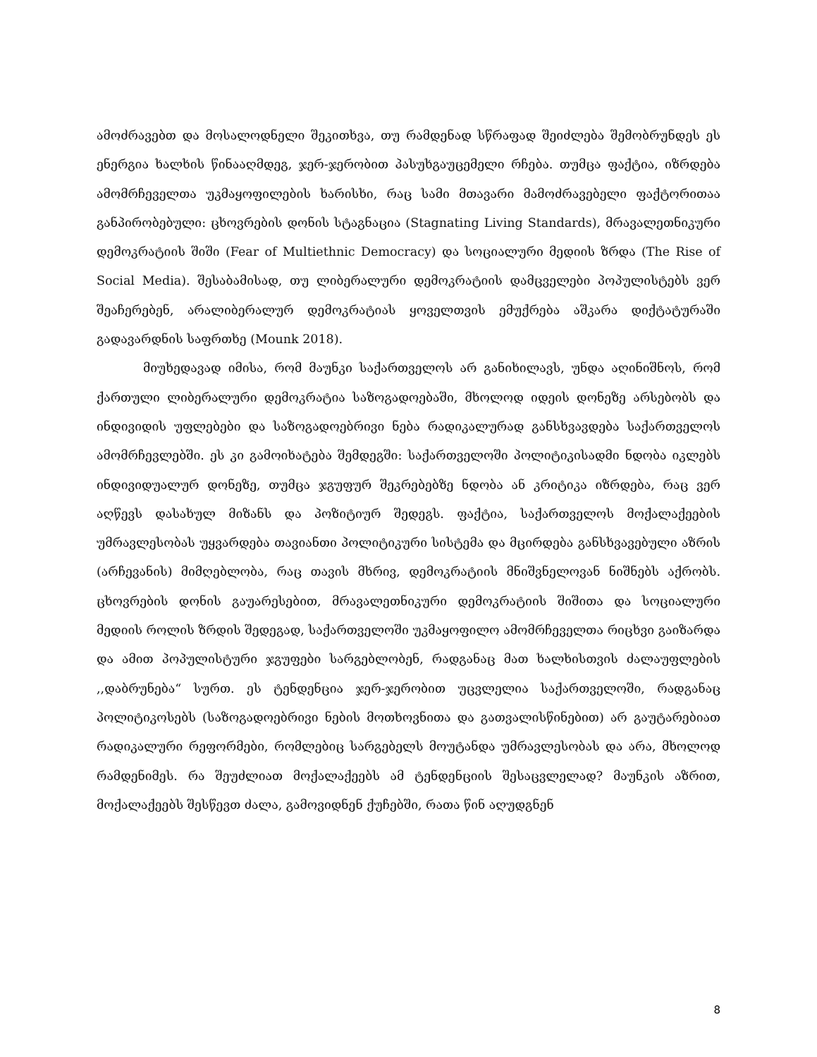ამოძრავებთ და მოსალოდნელი შეკითხვა, თუ რამდენად სწრაფად შეიძლება შემობრუნდეს ეს ენერგია ხალხის წინააღმდეგ, ჯერ-ჯერობით პასუხგაუცემელი რჩება. თუმცა ფაქტია, იზრდება ამომრჩეველთა უკმაყოფილების ხარისხი, რაც სამი მთავარი მამოძრავებელი ფაქტორითაა განპირობებული: ცხოვრების დონის სტაგნაცია (Stagnating Living Standards), მრავალეთნიკური დემოკრატიის შიში (Fear of Multiethnic Democracy) და სოციალური მედიის ზრდა (The Rise of Social Media). შესაბამისად, თუ ლიბერალური დემოკრატიის დამცველები პოპულისტებს ვერ შეაჩერებენ, არალიბერალურ დემოკრატიას ყოველთვის ემუქრება აშკარა დიქტატურაში გადავარდნის საფრთხე (Mounk 2018).
მიუხედავად იმისა, რომ მაუნკი საქართველოს არ განიხილავს, უნდა აღინიშნოს, რომ ქართული ლიბერალური დემოკრატია საზოგადოებაში, მხოლოდ იდეის დონეზე არსებობს და ინდივიდის უფლებები და საზოგადოებრივი ნება რადიკალურად განსხვავდება საქართველოს ამომრჩევლებში. ეს კი გამოიხატება შემდეგში: საქართველოში პოლიტიკისადმი ნდობა იკლებს ინდივიდუალურ დონეზე, თუმცა ჯგუფურ შეკრებებზე ნდობა ან კრიტიკა იზრდება, რაც ვერ აღწევს დასახულ მიზანს და პოზიტიურ შედეგს. ფაქტია, საქართველოს მოქალაქეების უმრავლესობას უყვარდება თავიანთი პოლიტიკური სისტემა და მცირდება განსხვავებული აზრის (არჩევანის) მიმღებლობა, რაც თავის მხრივ, დემოკრატიის მნიშვნელოვან ნიშნებს აქრობს. ცხოვრების დონის გაუარესებით, მრავალეთნიკური დემოკრატიის შიშითა და სოციალური მედიის როლის ზრდის შედეგად, საქართველოში უკმაყოფილო ამომრჩეველთა რიცხვი გაიზარდა და ამით პოპულისტური ჯგუფები სარგებლობენ, რადგანაც მათ ხალხისთვის ძალაუფლების ,,დაბრუნება“ სურთ. ეს ტენდენცია ჯერ-ჯერობით უცვლელია საქართველოში, რადგანაც პოლიტიკოსებს (საზოგადოებრივი ნების მოთხოვნითა და გათვალისწინებით) არ გაუტარებიათ რადიკალური რეფორმები, რომლებიც სარგებელს მოუტანდა უმრავლესობას და არა, მხოლოდ რამდენიმეს. რა შეუძლიათ მოქალაქეებს ამ ტენდენციის შესაცვლელად? მაუნკის აზრით, მოქალაქეებს შესწევთ ძალა, გამოვიდნენ ქუჩებში, რათა წინ აღუდგნენ
8